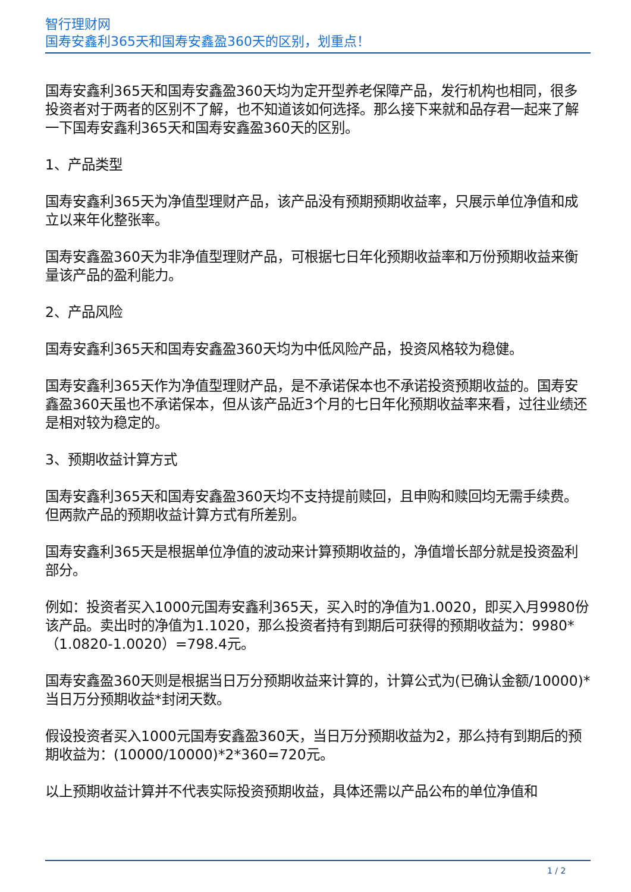智行理财网
国寿安鑫利365天和国寿安鑫盈360天的区别，划重点！
国寿安鑫利365天和国寿安鑫盈360天均为定开型养老保障产品，发行机构也相同，很多投资者对于两者的区别不了解，也不知道该如何选择。那么接下来就和品存君一起来了解一下国寿安鑫利365天和国寿安鑫盈360天的区别。
1、产品类型
国寿安鑫利365天为净值型理财产品，该产品没有预期预期收益率，只展示单位净值和成立以来年化整张率。
国寿安鑫盈360天为非净值型理财产品，可根据七日年化预期收益率和万份预期收益来衡量该产品的盈利能力。
2、产品风险
国寿安鑫利365天和国寿安鑫盈360天均为中低风险产品，投资风格较为稳健。
国寿安鑫利365天作为净值型理财产品，是不承诺保本也不承诺投资预期收益的。国寿安鑫盈360天虽也不承诺保本，但从该产品近3个月的七日年化预期收益率来看，过往业绩还是相对较为稳定的。
3、预期收益计算方式
国寿安鑫利365天和国寿安鑫盈360天均不支持提前赎回，且申购和赎回均无需手续费。但两款产品的预期收益计算方式有所差别。
国寿安鑫利365天是根据单位净值的波动来计算预期收益的，净值增长部分就是投资盈利部分。
例如：投资者买入1000元国寿安鑫利365天，买入时的净值为1.0020，即买入月9980份该产品。卖出时的净值为1.1020，那么投资者持有到期后可获得的预期收益为：9980*（1.0820-1.0020）=798.4元。
国寿安鑫盈360天则是根据当日万分预期收益来计算的，计算公式为(已确认金额/10000)*当日万分预期收益*封闭天数。
假设投资者买入1000元国寿安鑫盈360天，当日万分预期收益为2，那么持有到期后的预期收益为：(10000/10000)*2*360=720元。
以上预期收益计算并不代表实际投资预期收益，具体还需以产品公布的单位净值和
1 / 2